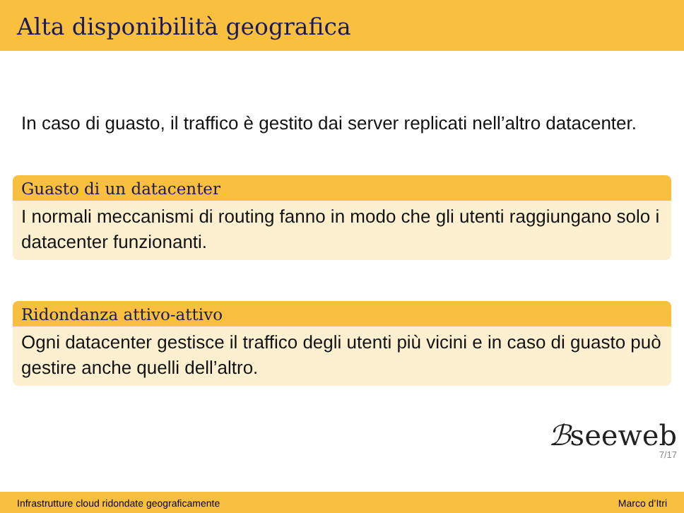Alta disponibilità geografica
In caso di guasto, il traffico è gestito dai server replicati nell’altro datacenter.
Guasto di un datacenter
I normali meccanismi di routing fanno in modo che gli utenti raggiungano solo i datacenter funzionanti.
Ridondanza attivo-attivo
Ogni datacenter gestisce il traffico degli utenti più vicini e in caso di guasto può gestire anche quelli dell’altro.
ℬseeweb
7/17
Infrastrutture cloud ridondate geograficamente Marco d’Itri